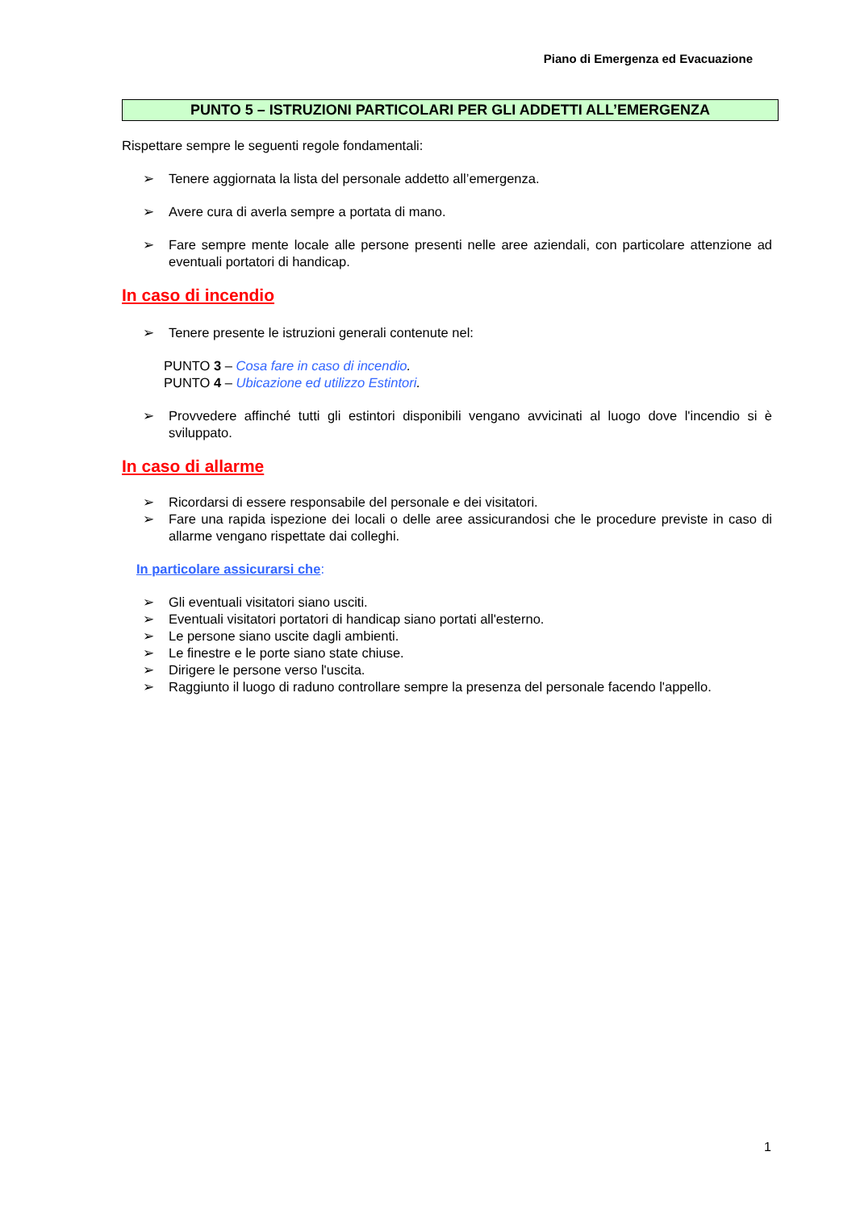Piano di Emergenza ed Evacuazione
PUNTO 5 – ISTRUZIONI PARTICOLARI PER GLI ADDETTI ALL’EMERGENZA
Rispettare sempre le seguenti regole fondamentali:
➢ Tenere aggiornata la lista del personale addetto all’emergenza.
➢ Avere cura di averla sempre a portata di mano.
➢ Fare sempre mente locale alle persone presenti nelle aree aziendali, con particolare attenzione ad eventuali portatori di handicap.
In caso di incendio
➢ Tenere presente le istruzioni generali contenute nel:
PUNTO 3 – Cosa fare in caso di incendio.
PUNTO 4 – Ubicazione ed utilizzo Estintori.
➢ Provvedere affinché tutti gli estintori disponibili vengano avvicinati al luogo dove l'incendio si è sviluppato.
In caso di allarme
➢ Ricordarsi di essere responsabile del personale e dei visitatori.
➢ Fare una rapida ispezione dei locali o delle aree assicurandosi che le procedure previste in caso di allarme vengano rispettate dai colleghi.
In particolare assicurarsi che:
➢ Gli eventuali visitatori siano usciti.
➢ Eventuali visitatori portatori di handicap siano portati all'esterno.
➢ Le persone siano uscite dagli ambienti.
➢ Le finestre e le porte siano state chiuse.
➢ Dirigere le persone verso l'uscita.
➢ Raggiunto il luogo di raduno controllare sempre la presenza del personale facendo l'appello.
1